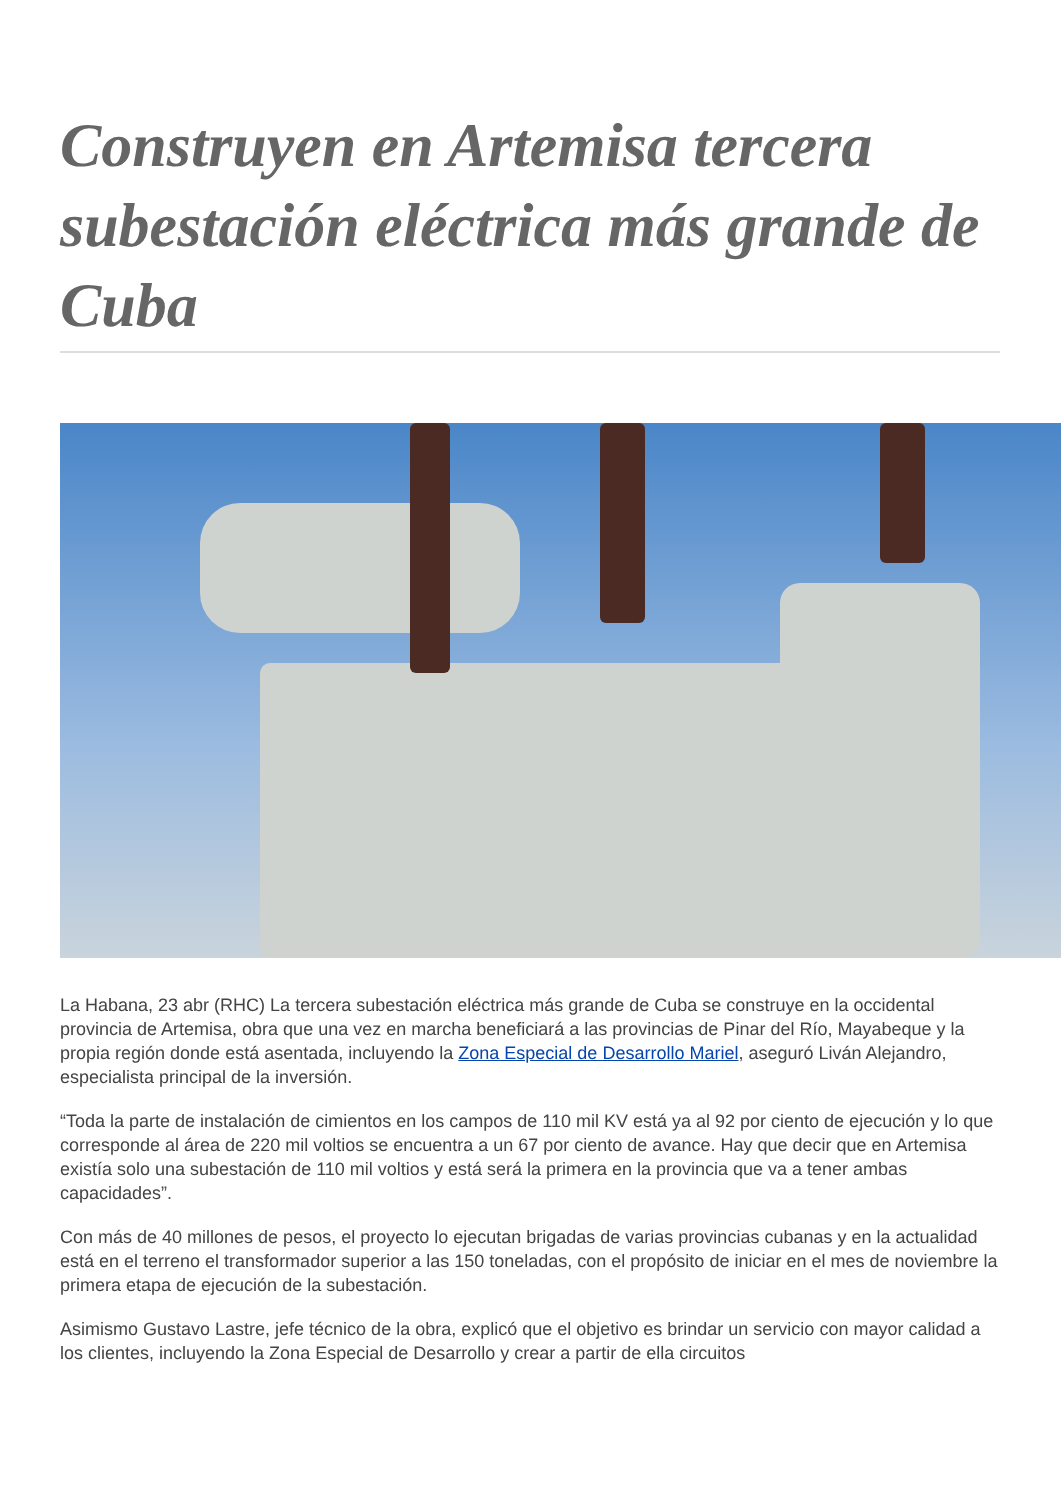Construyen en Artemisa tercera subestación eléctrica más grande de Cuba
La Habana, 23 abr (RHC) La tercera subestación eléctrica más grande de Cuba se construye en la occidental provincia de Artemisa, obra que una vez en marcha beneficiará a las provincias de Pinar del Río, Mayabeque y la propia región donde está asentada, incluyendo la Zona Especial de Desarrollo Mariel, aseguró Liván Alejandro, especialista principal de la inversión.
“Toda la parte de instalación de cimientos en los campos de 110 mil KV está ya al 92 por ciento de ejecución y lo que corresponde al área de 220 mil voltios se encuentra a un 67 por ciento de avance. Hay que decir que en Artemisa existía solo una subestación de 110 mil voltios y está será la primera en la provincia que va a tener ambas capacidades”.
Con más de 40 millones de pesos, el proyecto lo ejecutan brigadas de varias provincias cubanas y en la actualidad está en el terreno el transformador superior a las 150 toneladas, con el propósito de iniciar en el mes de noviembre la primera etapa de ejecución de la subestación.
Asimismo Gustavo Lastre, jefe técnico de la obra, explicó que el objetivo es brindar un servicio con mayor calidad a los clientes, incluyendo la Zona Especial de Desarrollo y crear a partir de ella circuitos